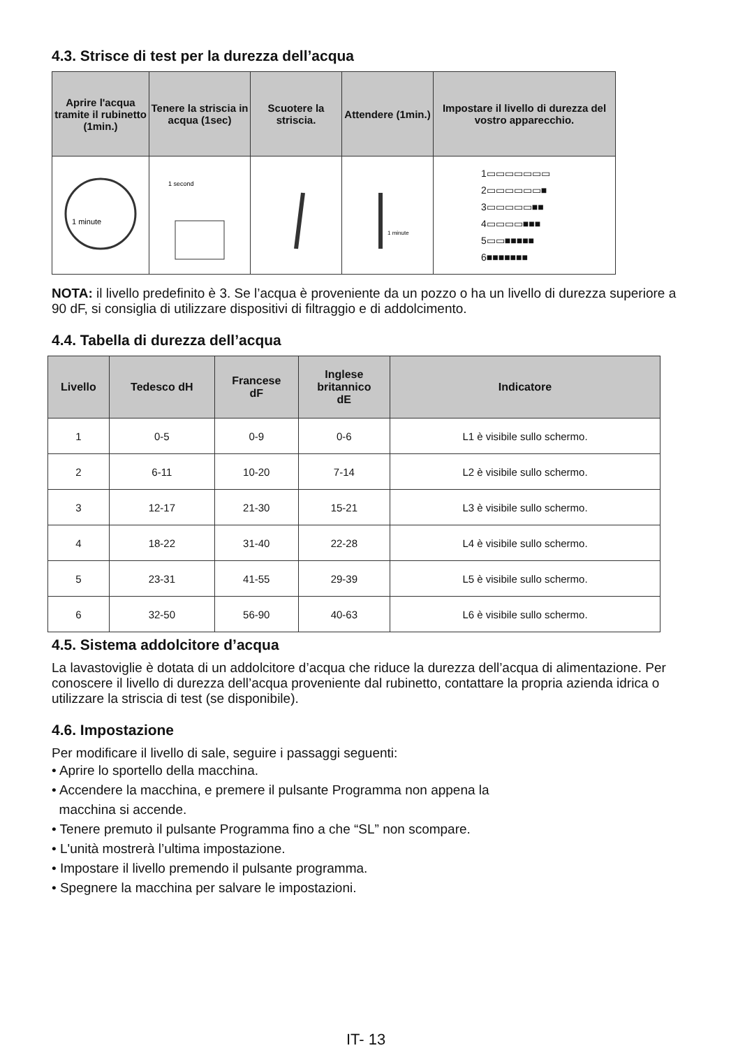4.3. Strisce di test per la durezza dell’acqua
| Aprire l'acqua tramite il rubinetto (1min.) | Tenere la striscia in acqua (1sec) | Scuotere la striscia. | Attendere (1min.) | Impostare il livello di durezza del vostro apparecchio. |
| --- | --- | --- | --- | --- |
| 1 minute | 1 second | | 1 minute | 1▭▭▭▭▭▭▭ 2▭▭▭▭▭▭■ 3▭▭▭▭▭■■ 4▭▭▭▭■■■ 5▭▭■■■■■ 6■■■■■■■ |
NOTA: il livello predefinito è 3. Se l’acqua è proveniente da un pozzo o ha un livello di durezza superiore a 90 dF, si consiglia di utilizzare dispositivi di filtraggio e di addolcimento.
4.4. Tabella di durezza dell’acqua
| Livello | Tedesco dH | Francese dF | Inglese britannico dE | Indicatore |
| --- | --- | --- | --- | --- |
| 1 | 0-5 | 0-9 | 0-6 | L1 è visibile sullo schermo. |
| 2 | 6-11 | 10-20 | 7-14 | L2 è visibile sullo schermo. |
| 3 | 12-17 | 21-30 | 15-21 | L3 è visibile sullo schermo. |
| 4 | 18-22 | 31-40 | 22-28 | L4 è visibile sullo schermo. |
| 5 | 23-31 | 41-55 | 29-39 | L5 è visibile sullo schermo. |
| 6 | 32-50 | 56-90 | 40-63 | L6 è visibile sullo schermo. |
4.5. Sistema addolcitore d’acqua
La lavastoviglie è dotata di un addolcitore d’acqua che riduce la durezza dell’acqua di alimentazione. Per conoscere il livello di durezza dell’acqua proveniente dal rubinetto, contattare la propria azienda idrica o utilizzare la striscia di test (se disponibile).
4.6. Impostazione
Per modificare il livello di sale, seguire i passaggi seguenti:
• Aprire lo sportello della macchina.
• Accendere la macchina, e premere il pulsante Programma non appena la
macchina si accende.
• Tenere premuto il pulsante Programma fino a che “SL” non scompare.
• L'unità mostrerà l’ultima impostazione.
• Impostare il livello premendo il pulsante programma.
• Spegnere la macchina per salvare le impostazioni.
IT- 13